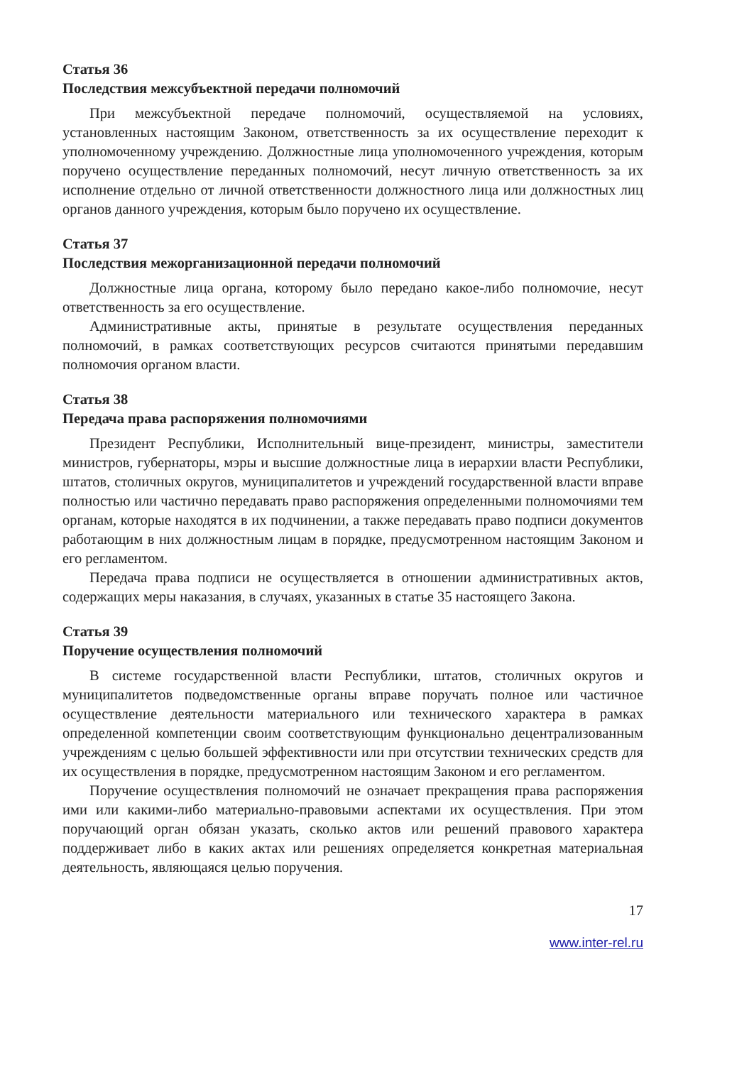Статья 36
Последствия межсубъектной передачи полномочий
При межсубъектной передаче полномочий, осуществляемой на условиях, установленных настоящим Законом, ответственность за их осуществление переходит к уполномоченному учреждению. Должностные лица уполномоченного учреждения, которым поручено осуществление переданных полномочий, несут личную ответственность за их исполнение отдельно от личной ответственности должностного лица или должностных лиц органов данного учреждения, которым было поручено их осуществление.
Статья 37
Последствия межорганизационной передачи полномочий
Должностные лица органа, которому было передано какое-либо полномочие, несут ответственность за его осуществление.
Административные акты, принятые в результате осуществления переданных полномочий, в рамках соответствующих ресурсов считаются принятыми передавшим полномочия органом власти.
Статья 38
Передача права распоряжения полномочиями
Президент Республики, Исполнительный вице-президент, министры, заместители министров, губернаторы, мэры и высшие должностные лица в иерархии власти Республики, штатов, столичных округов, муниципалитетов и учреждений государственной власти вправе полностью или частично передавать право распоряжения определенными полномочиями тем органам, которые находятся в их подчинении, а также передавать право подписи документов работающим в них должностным лицам в порядке, предусмотренном настоящим Законом и его регламентом.
Передача права подписи не осуществляется в отношении административных актов, содержащих меры наказания, в случаях, указанных в статье 35 настоящего Закона.
Статья 39
Поручение осуществления полномочий
В системе государственной власти Республики, штатов, столичных округов и муниципалитетов подведомственные органы вправе поручать полное или частичное осуществление деятельности материального или технического характера в рамках определенной компетенции своим соответствующим функционально децентрализованным учреждениям с целью большей эффективности или при отсутствии технических средств для их осуществления в порядке, предусмотренном настоящим Законом и его регламентом.
Поручение осуществления полномочий не означает прекращения права распоряжения ими или какими-либо материально-правовыми аспектами их осуществления. При этом поручающий орган обязан указать, сколько актов или решений правового характера поддерживает либо в каких актах или решениях определяется конкретная материальная деятельность, являющаяся целью поручения.
17
www.inter-rel.ru